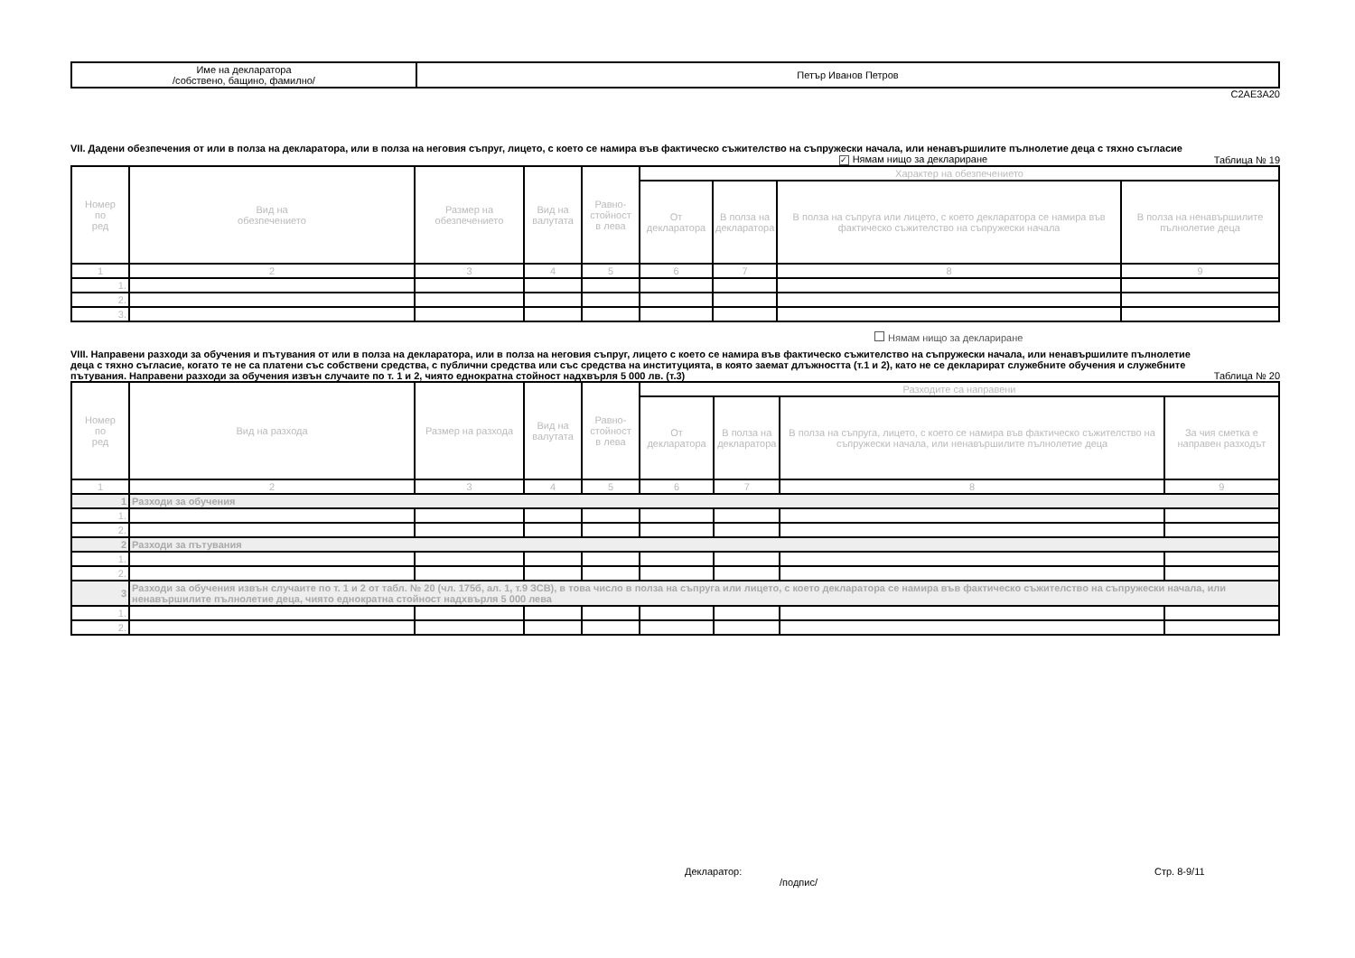| Име на декларатора /собствено, бащино, фамилно/ | Петър Иванов Петров |
C2AE3A20
VII. Дадени обезпечения от или в полза на декларатора, или в полза на неговия съпруг, лицето, с което се намира във фактическо съжителство на съпружески начала, или ненавършилите пълнолетие деца с тяхно съгласие
✓ Нямам нищо за деклариране Таблица № 19
| Номер по ред | Вид на обезпечението | Размер на обезпечението | Вид на валутата | Равно- стойност в лева | Характер на обезпечението | | | |
| | | | | | От декларатора | В полза на декларатора | В полза на съпруга или лицето, с което декларатора се намира във фактическо съжителство на съпружески начала | В полза на ненавършилите пълнолетие деца |
| 1 | 2 | 3 | 4 | 5 | 6 | 7 | 8 | 9 |
| 1. | | | | | | | | |
| 2. | | | | | | | | |
| 3. | | | | | | | | |
Нямам нищо за деклариране
VIII. Направени разходи за обучения и пътувания от или в полза на декларатора, или в полза на неговия съпруг, лицето с което се намира във фактическо съжителство на съпружески начала, или ненавършилите пълнолетие деца с тяхно съгласие, когато те не са платени със собствени средства, с публични средства или със средства на институцията, в която заемат длъжността (т.1 и 2), като не се декларират служебните обучения и служебните пътувания. Направени разходи за обучения извън случаите по т. 1 и 2, чиято еднократна стойност надхвърля 5 000 лв. (т.3)
Таблица № 20
| Номер по ред | Вид на разхода | Размер на разхода | Вид на валутата | Равно- стойност в лева | Разходите са направени | | | |
| | | | | | От декларатора | В полза на декларатора | В полза на съпруга, лицето, с което се намира във фактическо съжителство на съпружески начала, или ненавършилите пълнолетие деца | За чия сметка е направен разходът |
| 1 | 2 | 3 | 4 | 5 | 6 | 7 | 8 | 9 |
| 1 | Разходи за обучения | | | | | | | |
| 1. | | | | | | | | |
| 2. | | | | | | | | |
| 2 | Разходи за пътувания | | | | | | | |
| 1. | | | | | | | | |
| 2. | | | | | | | | |
| 3 | Разходи за обучения извън случаите по т. 1 и 2 от табл. № 20 (чл. 175б, ал. 1, т.9 ЗСВ), в това число в полза на съпруга или лицето, с което декларатора се намира във фактическо съжителство на съпружески начала, или ненавършилите пълнолетие деца, чиято еднократна стойност надхвърля 5 000 лева | | | | | | | |
| 1. | | | | | | | | |
| 2. | | | | | | | | |
Декларатор:
/подпис/
Стр. 8-9/11